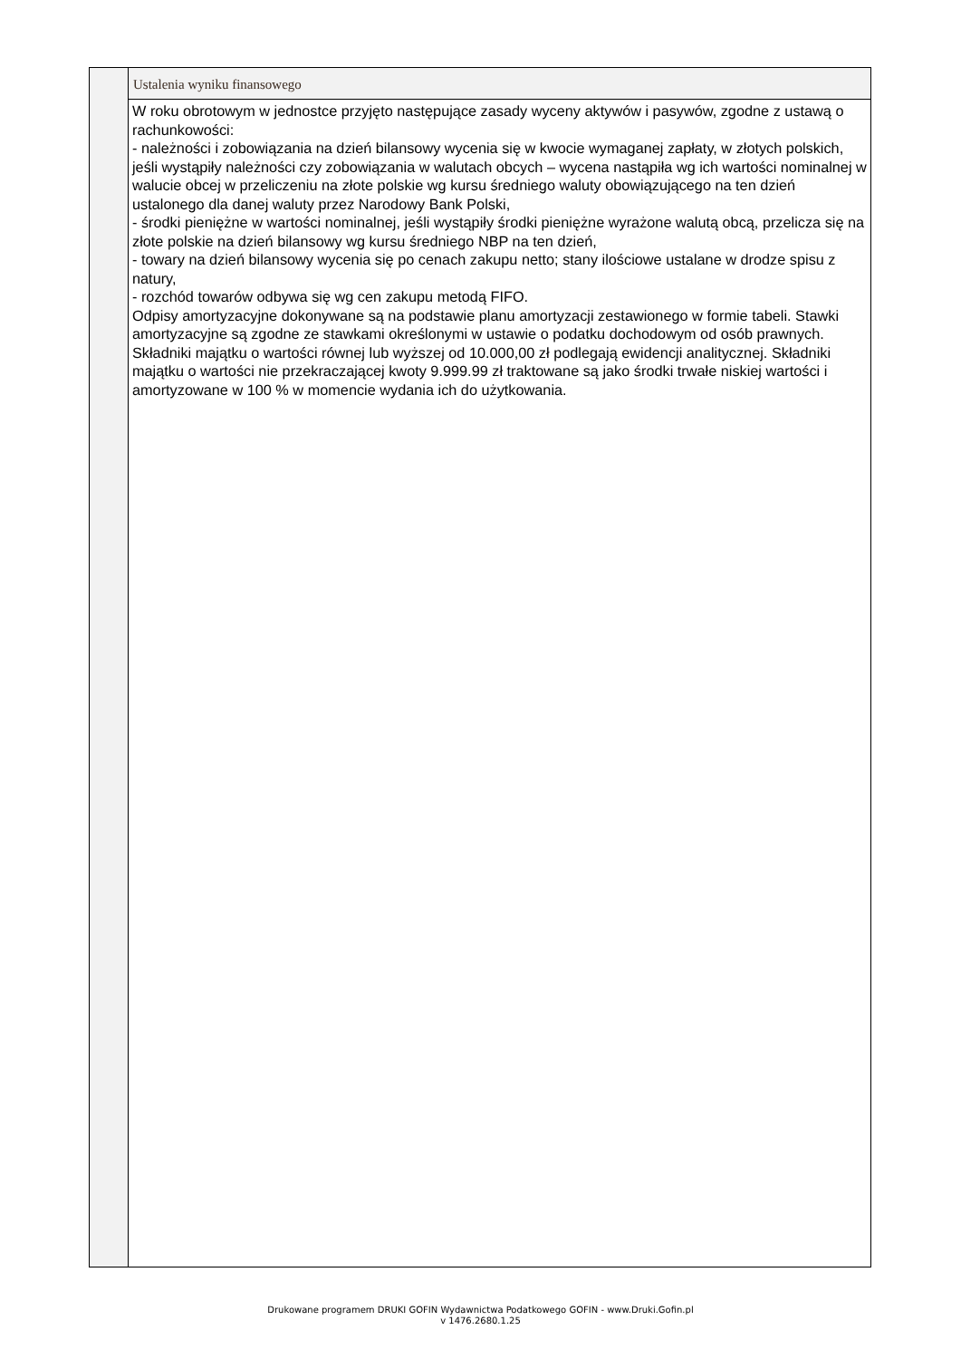Ustalenia wyniku finansowego
W roku obrotowym w jednostce przyjęto następujące zasady wyceny aktywów i pasywów, zgodne z ustawą o rachunkowości:
- należności i zobowiązania na dzień bilansowy wycenia się w kwocie wymaganej zapłaty, w złotych polskich, jeśli wystąpiły należności czy zobowiązania w walutach obcych – wycena nastąpiła wg ich wartości nominalnej w walucie obcej w przeliczeniu na złote polskie wg kursu średniego waluty obowiązującego na ten dzień ustalonego dla danej waluty przez Narodowy Bank Polski,
- środki pieniężne w wartości nominalnej, jeśli wystąpiły środki pieniężne wyrażone walutą obcą, przelicza się na złote polskie na dzień bilansowy wg kursu średniego NBP na ten dzień,
- towary na dzień bilansowy wycenia się po cenach zakupu netto; stany ilościowe ustalane w drodze spisu z natury,
- rozchód towarów odbywa się wg cen zakupu metodą FIFO.
Odpisy amortyzacyjne dokonywane są na podstawie planu amortyzacji zestawionego w formie tabeli. Stawki amortyzacyjne są zgodne ze stawkami określonymi w ustawie o podatku dochodowym od osób prawnych. Składniki majątku o wartości równej lub wyższej od 10.000,00 zł podlegają ewidencji analitycznej. Składniki majątku o wartości nie przekraczającej kwoty 9.999.99 zł traktowane są jako środki trwałe niskiej wartości i amortyzowane w 100 % w momencie wydania ich do użytkowania.
Drukowane programem DRUKI GOFIN Wydawnictwa Podatkowego GOFIN - www.Druki.Gofin.pl
v 1476.2680.1.25